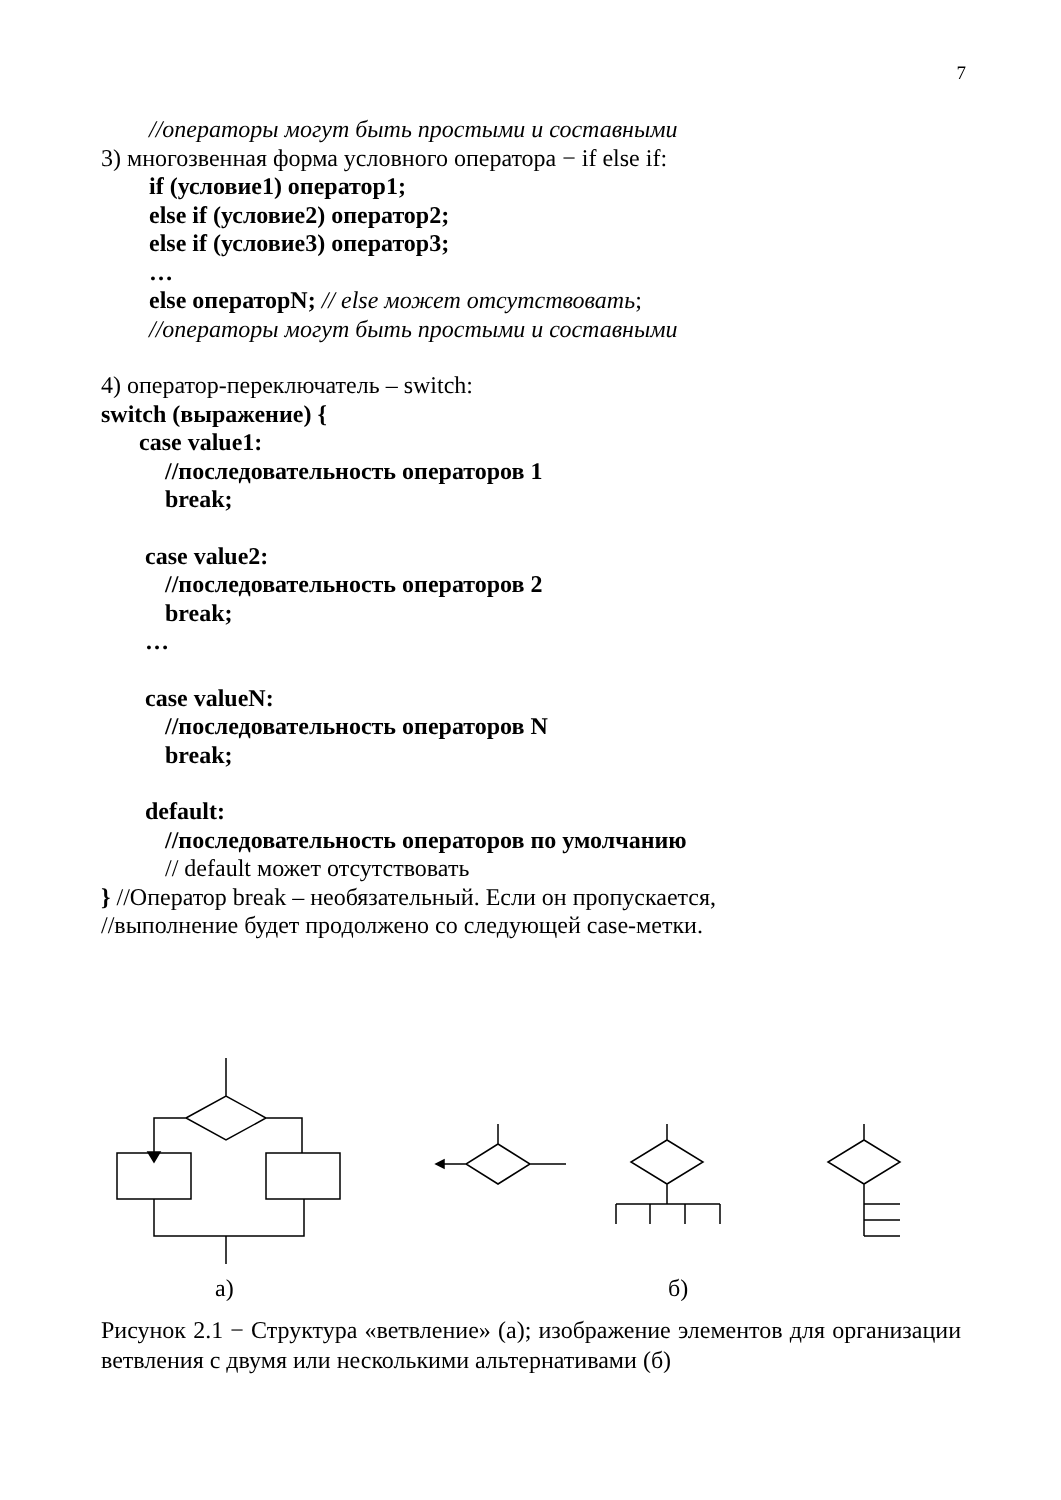7
//операторы могут быть простыми и составными
3) многозвенная форма условного оператора − if else if:
if (условие1) оператор1;
else if (условие2) оператор2;
else if (условие3) оператор3;
…
else операторN; // else может отсутствовать;
//операторы могут быть простыми и составными
4) оператор-переключатель – switch:
switch (выражение) {
case value1:
//последовательность операторов 1
break;
case value2:
//последовательность операторов 2
break;
…
case valueN:
//последовательность операторов N
break;
default:
//последовательность операторов по умолчанию
// default может отсутствовать
} //Оператор break – необязательный. Если он пропускается,
//выполнение будет продолжено со следующей case-метки.
а) б)
Рисунок 2.1 − Структура «ветвление» (а); изображение элементов для организации ветвления с двумя или несколькими альтернативами (б)